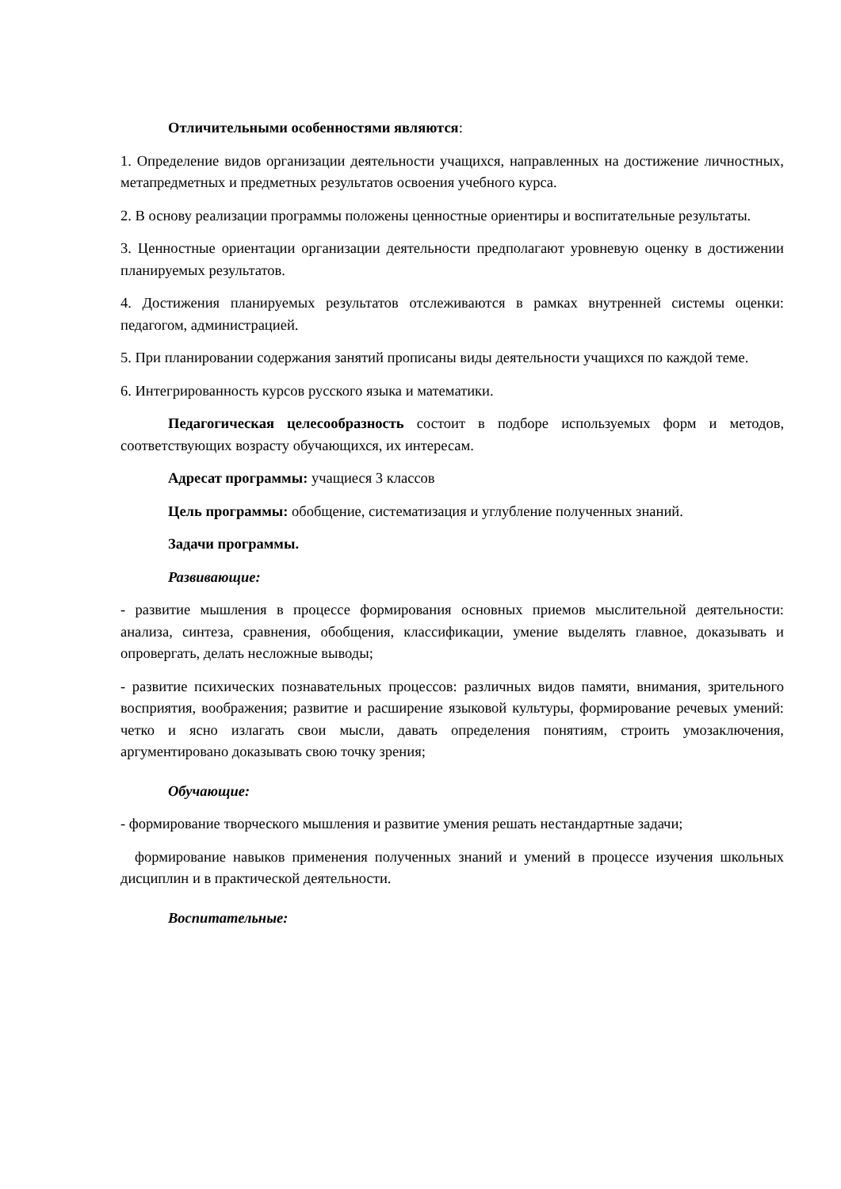Отличительными особенностями являются:
1. Определение видов организации деятельности учащихся, направленных на достижение личностных, метапредметных и предметных результатов освоения учебного курса.
2. В основу реализации программы положены ценностные ориентиры и воспитательные результаты.
3. Ценностные ориентации организации деятельности предполагают уровневую оценку в достижении планируемых результатов.
4. Достижения планируемых результатов отслеживаются в рамках внутренней системы оценки: педагогом, администрацией.
5. При планировании содержания занятий прописаны виды деятельности учащихся по каждой теме.
6. Интегрированность курсов русского языка и математики.
Педагогическая целесообразность состоит в подборе используемых форм и методов, соответствующих возрасту обучающихся, их интересам.
Адресат программы: учащиеся 3 классов
Цель программы: обобщение, систематизация и углубление полученных знаний.
Задачи программы.
Развивающие:
- развитие мышления в процессе формирования основных приемов мыслительной деятельности: анализа, синтеза, сравнения, обобщения, классификации, умение выделять главное, доказывать и опровергать, делать несложные выводы;
- развитие психических познавательных процессов: различных видов памяти, внимания, зрительного восприятия, воображения; развитие и расширение языковой культуры, формирование речевых умений: четко и ясно излагать свои мысли, давать определения понятиям, строить умозаключения, аргументировано доказывать свою точку зрения;
Обучающие:
- формирование творческого мышления и развитие умения решать нестандартные задачи;
формирование навыков применения полученных знаний и умений в процессе изучения школьных дисциплин и в практической деятельности.
Воспитательные: